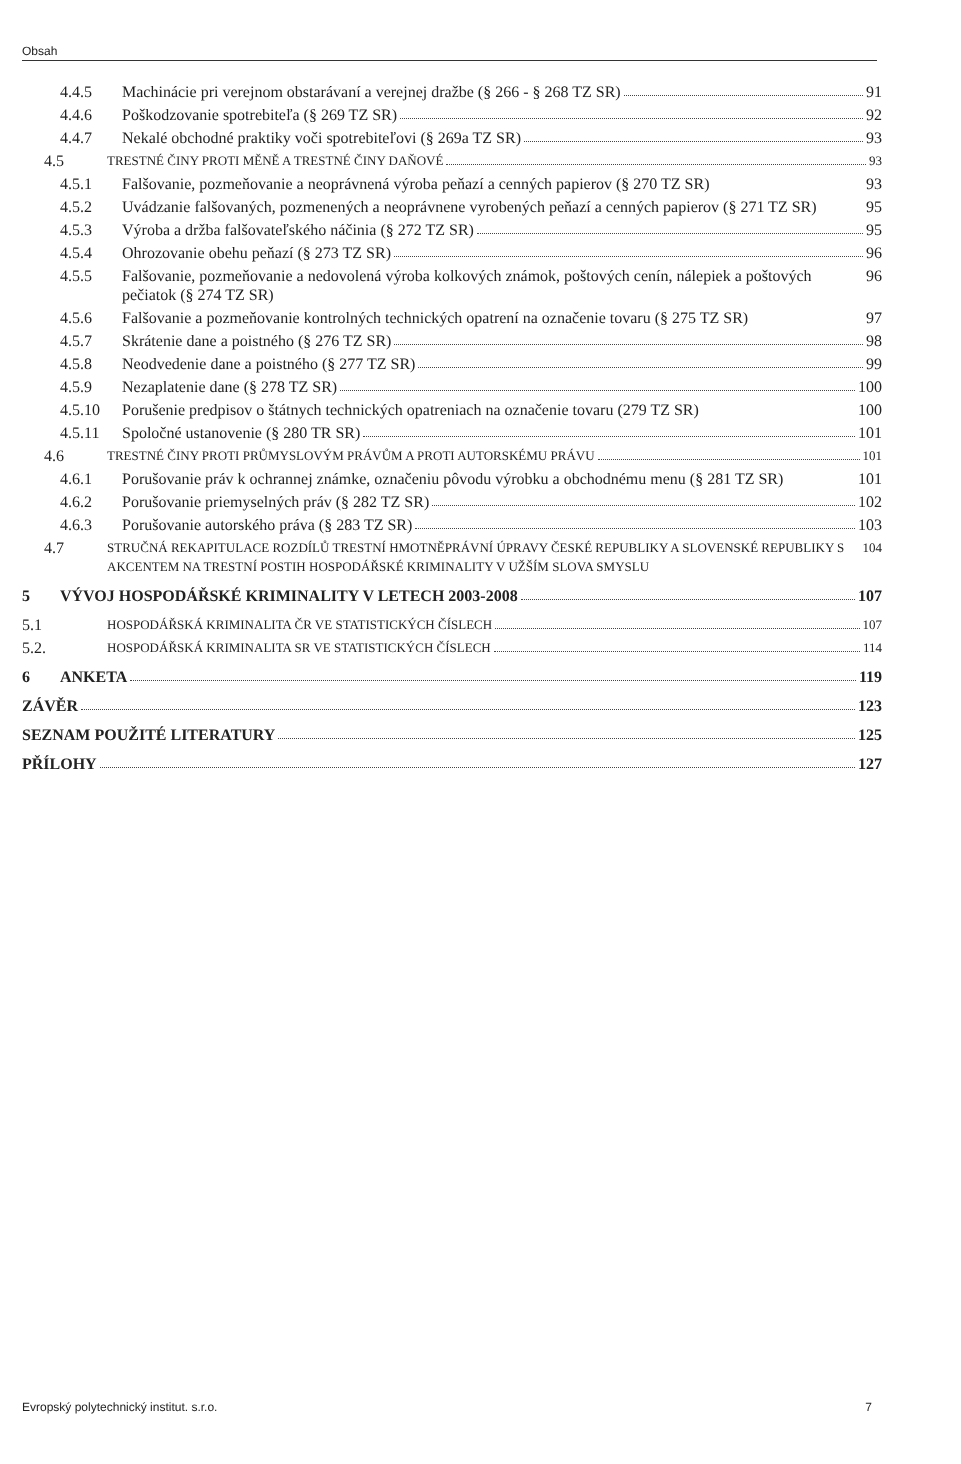Obsah
4.4.5 Machinácie pri verejnom obstarávaní a verejnej dražbe (§ 266 - § 268 TZ SR) 91
4.4.6 Poškodzovanie spotrebiteľa (§ 269 TZ SR) 92
4.4.7 Nekalé obchodné praktiky voči spotrebiteľovi (§ 269a TZ SR) 93
4.5
TRESTNÉ ČINY PROTI MĚNĚ A TRESTNÉ ČINY DAŇOVÉ 93
4.5.1 Falšovanie, pozmeňovanie a neoprávnená výroba peňazí a cenných papierov (§ 270 TZ SR)
93
4.5.2 Uvádzanie falšovaných, pozmenených a neoprávnene vyrobených peňazí a cenných papierov (§ 271 TZ SR)
95
4.5.3 Výroba a držba falšovateľského náčinia (§ 272 TZ SR) 95
4.5.4 Ohrozovanie obehu peňazí (§ 273 TZ SR) 96
4.5.5 Falšovanie, pozmeňovanie a nedovolená výroba kolkových známok, poštových cenín, nálepiek a poštových pečiatok (§ 274 TZ SR)
96
4.5.6 Falšovanie a pozmeňovanie kontrolných technických opatrení na označenie tovaru (§ 275 TZ SR)
97
4.5.7 Skrátenie dane a poistného (§ 276 TZ SR) 98
4.5.8 Neodvedenie dane a poistného (§ 277 TZ SR) 99
4.5.9 Nezaplatenie dane (§ 278 TZ SR) 100
4.5.10 Porušenie predpisov o štátnych technických opatreniach na označenie tovaru (279 TZ SR)
100
4.5.11 Spoločné ustanovenie (§ 280 TR SR) 101
4.6
TRESTNÉ ČINY PROTI PRŮMYSLOVÝM PRÁVŮM A PROTI AUTORSKÉMU PRÁVU 101
4.6.1 Porušovanie práv k ochrannej známke, označeniu pôvodu výrobku a obchodnému menu (§ 281 TZ SR)
101
4.6.2 Porušovanie priemyselných práv (§ 282 TZ SR) 102
4.6.3 Porušovanie autorského práva (§ 283 TZ SR) 103
4.7
STRUČNÁ REKAPITULACE ROZDÍLŮ TRESTNÍ HMOTNĚPRÁVNÍ ÚPRAVY ČESKÉ REPUBLIKY A SLOVENSKÉ REPUBLIKY S AKCENTEM NA TRESTNÍ POSTIH HOSPODÁŘSKÉ KRIMINALITY V UŽŠÍM SLOVA SMYSLU
104
5 VÝVOJ HOSPODÁŘSKÉ KRIMINALITY V LETECH 2003-2008 107
5.1
HOSPODÁŘSKÁ KRIMINALITA ČR VE STATISTICKÝCH ČÍSLECH 107
5.2.
HOSPODÁŘSKÁ KRIMINALITA SR VE STATISTICKÝCH ČÍSLECH 114
6 ANKETA 119
ZÁVĚR 123
SEZNAM POUŽITÉ LITERATURY 125
PŘÍLOHY 127
Evropský polytechnický institut. s.r.o. 7